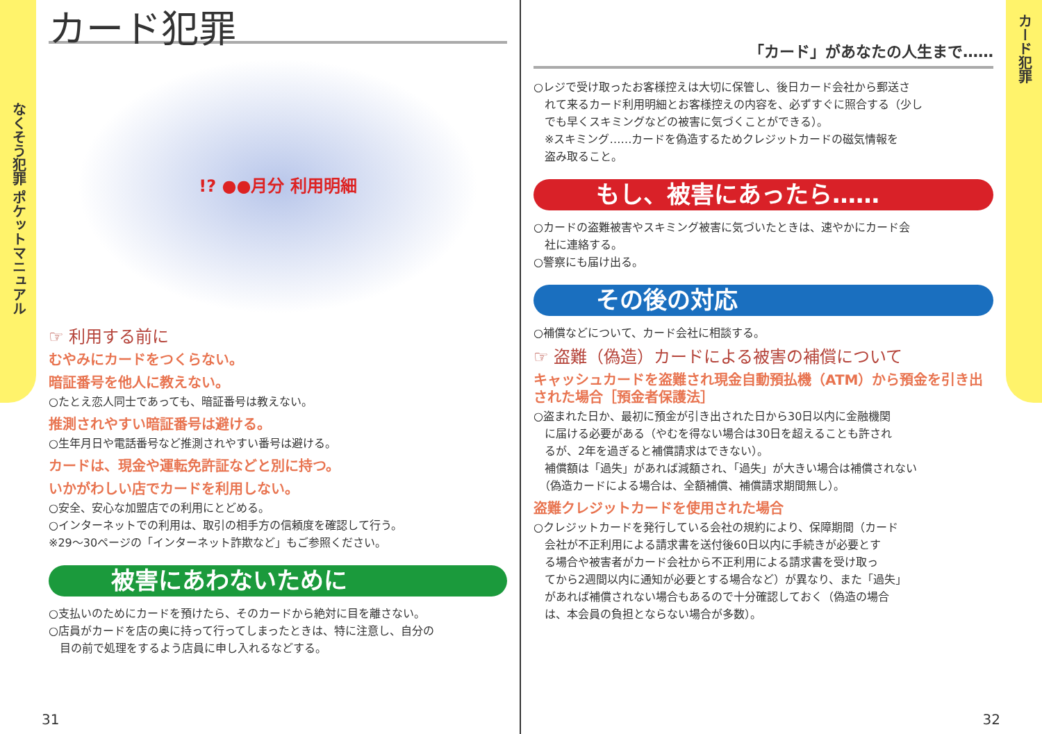なくそう犯罪 ポケットマニュアル
カード犯罪
!? ●●月分 利用明細
☞ 利用する前に
むやみにカードをつくらない。
暗証番号を他人に教えない。
○たとえ恋人同士であっても、暗証番号は教えない。
推測されやすい暗証番号は避ける。
○生年月日や電話番号など推測されやすい番号は避ける。
カードは、現金や運転免許証などと別に持つ。
いかがわしい店でカードを利用しない。
○安全、安心な加盟店での利用にとどめる。
○インターネットでの利用は、取引の相手方の信頼度を確認して行う。
※29～30ページの「インターネット詐欺など」もご参照ください。
被害にあわないために
○支払いのためにカードを預けたら、そのカードから絶対に目を離さない。
○店員がカードを店の奥に持って行ってしまったときは、特に注意し、自分の
　目の前で処理をするよう店員に申し入れるなどする。
31
「カード」があなたの人生まで……
○レジで受け取ったお客様控えは大切に保管し、後日カード会社から郵送さ
　れて来るカード利用明細とお客様控えの内容を、必ずすぐに照合する（少し
　でも早くスキミングなどの被害に気づくことができる）。
　※スキミング……カードを偽造するためクレジットカードの磁気情報を
　盗み取ること。
もし、被害にあったら……
○カードの盗難被害やスキミング被害に気づいたときは、速やかにカード会
　社に連絡する。
○警察にも届け出る。
その後の対応
○補償などについて、カード会社に相談する。
☞ 盗難（偽造）カードによる被害の補償について
キャッシュカードを盗難され現金自動預払機（ATM）から預金を引き出された場合［預金者保護法］
○盗まれた日か、最初に預金が引き出された日から30日以内に金融機関
　に届ける必要がある（やむを得ない場合は30日を超えることも許され
　るが、2年を過ぎると補償請求はできない）。
　補償額は「過失」があれば減額され、「過失」が大きい場合は補償されない
　（偽造カードによる場合は、全額補償、補償請求期間無し）。
盗難クレジットカードを使用された場合
○クレジットカードを発行している会社の規約により、保障期間（カード
　会社が不正利用による請求書を送付後60日以内に手続きが必要とす
　る場合や被害者がカード会社から不正利用による請求書を受け取っ
　てから2週間以内に通知が必要とする場合など）が異なり、また「過失」
　があれば補償されない場合もあるので十分確認しておく（偽造の場合
　は、本会員の負担とならない場合が多数）。
32
カード犯罪